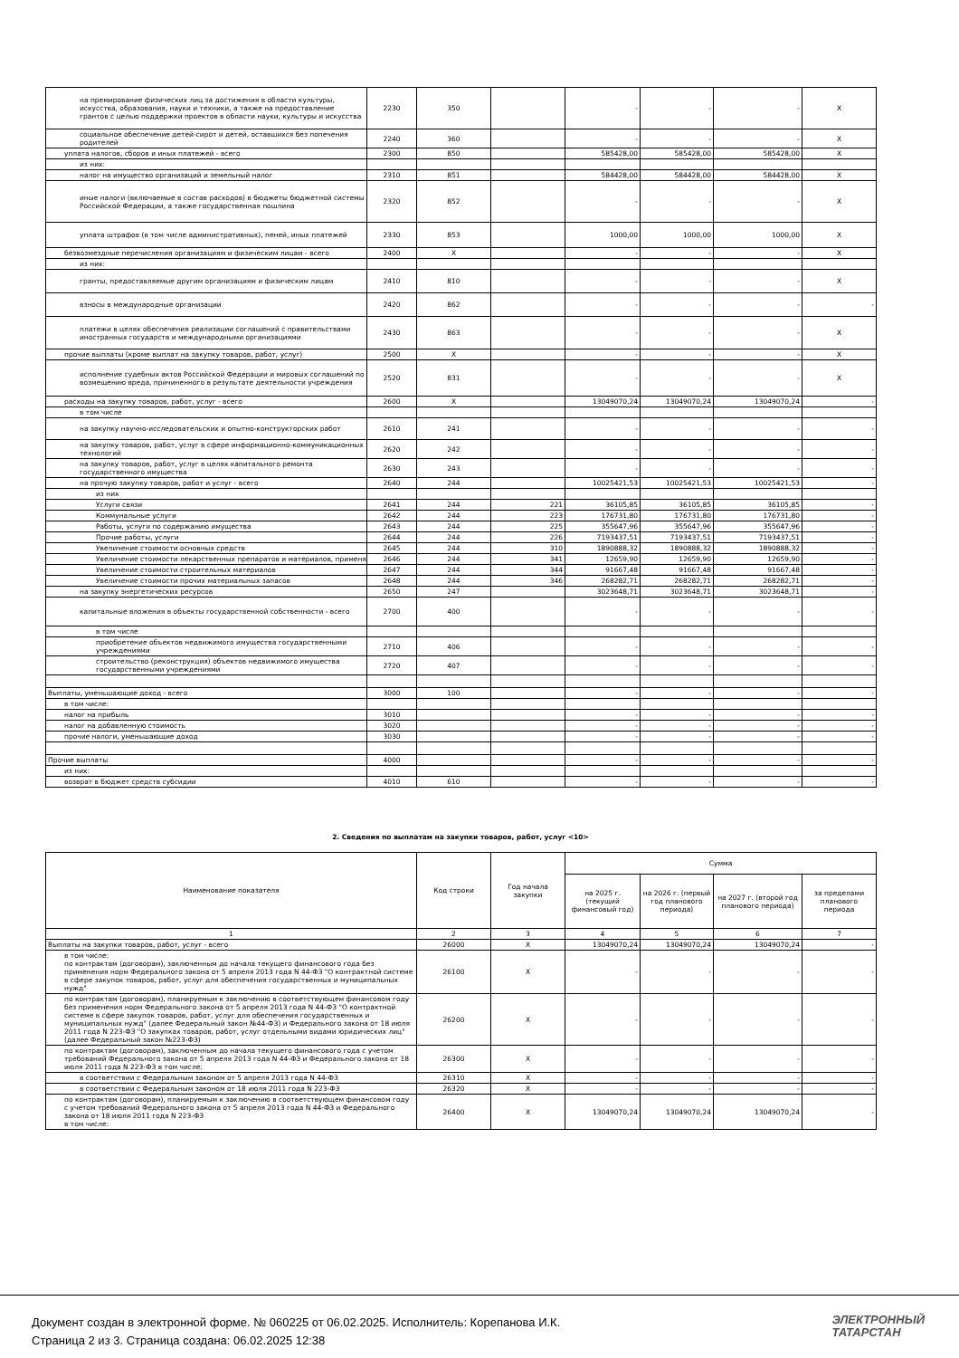| на премирование физических лиц за достижения в области культуры, искусства, образования, науки и техники, а также на предоставление грантов с целью поддержки проектов в области науки, культуры и искусства | 2230 | 350 | | - | - | - | X |
| социальное обеспечение детей-сирот и детей, оставшихся без попечения родителей | 2240 | 360 | | - | - | - | X |
| уплата налогов, сборов и иных платежей - всего | 2300 | 850 | | 585428,00 | 585428,00 | 585428,00 | X |
| из них: | | | | | | | |
| налог на имущество организаций и земельный налог | 2310 | 851 | | 584428,00 | 584428,00 | 584428,00 | X |
| иные налоги (включаемые в состав расходов) в бюджеты бюджетной системы Российской Федерации, а также государственная пошлина | 2320 | 852 | | - | - | - | X |
| уплата штрафов (в том числе административных), пеней, иных платежей | 2330 | 853 | | 1000,00 | 1000,00 | 1000,00 | X |
| безвозмездные перечисления организациям и физическим лицам - всего | 2400 | X | | - | - | - | X |
| из них: | | | | | | | |
| гранты, предоставляемые другим организациям и физическим лицам | 2410 | 810 | | - | - | - | X |
| взносы в международные организации | 2420 | 862 | | - | - | - | - |
| платежи в целях обеспечения реализации соглашений с правительствами иностранных государств и международными организациями | 2430 | 863 | | - | - | - | X |
| прочие выплаты (кроме выплат на закупку товаров, работ, услуг) | 2500 | X | | - | - | - | X |
| исполнение судебных актов Российской Федерации и мировых соглашений по возмещению вреда, причиненного в результате деятельности учреждения | 2520 | 831 | | - | - | - | X |
| расходы на закупку товаров, работ, услуг - всего | 2600 | X | | 13049070,24 | 13049070,24 | 13049070,24 | - |
| в том числе | | | | | | | |
| на закупку научно-исследовательских и опытно-конструкторских работ | 2610 | 241 | | - | - | - | - |
| на закупку товаров, работ, услуг в сфере информационно-коммуникационных технологий | 2620 | 242 | | - | - | - | - |
| на закупку товаров, работ, услуг в целях капитального ремонта государственного имущества | 2630 | 243 | | - | - | - | - |
| на прочую закупку товаров, работ и услуг - всего | 2640 | 244 | | 10025421,53 | 10025421,53 | 10025421,53 | - |
| из них | | | | | | | |
| Услуги связи | 2641 | 244 | 221 | 36105,85 | 36105,85 | 36105,85 | - |
| Коммунальные услуги | 2642 | 244 | 223 | 176731,80 | 176731,80 | 176731,80 | - |
| Работы, услуги по содержанию имущества | 2643 | 244 | 225 | 355647,96 | 355647,96 | 355647,96 | - |
| Прочие работы, услуги | 2644 | 244 | 226 | 7193437,51 | 7193437,51 | 7193437,51 | - |
| Увеличение стоимости основных средств | 2645 | 244 | 310 | 1890888,32 | 1890888,32 | 1890888,32 | - |
| Увеличение стоимости лекарственных препаратов и материалов, применяе | 2646 | 244 | 341 | 12659,90 | 12659,90 | 12659,90 | - |
| Увеличение стоимости строительных материалов | 2647 | 244 | 344 | 91667,48 | 91667,48 | 91667,48 | - |
| Увеличение стоимости прочих материальных запасов | 2648 | 244 | 346 | 268282,71 | 268282,71 | 268282,71 | - |
| на закупку энергетических ресурсов | 2650 | 247 | | 3023648,71 | 3023648,71 | 3023648,71 | - |
| капитальные вложения в объекты государственной собственности - всего | 2700 | 400 | | - | - | - | - |
| в том числе | | | | | | | |
| приобретение объектов недвижимого имущества государственными учреждениями | 2710 | 406 | | - | - | - | - |
| строительство (реконструкция) объектов недвижимого имущества государственными учреждениями | 2720 | 407 | | - | - | - | - |
| Выплаты, уменьшающие доход - всего | 3000 | 100 | | - | - | - | - |
| в том числе: | | | | | | | |
| налог на прибыль | 3010 | | | - | - | - | - |
| налог на добавленную стоимость | 3020 | | | - | - | - | - |
| прочие налоги, уменьшающие доход | 3030 | | | - | - | - | - |
| Прочие выплаты | 4000 | | | - | - | - | - |
| из них: | | | | | | | |
| возврат в бюджет средств субсидии | 4010 | 610 | | - | - | - | - |
2. Сведения по выплатам на закупки товаров, работ, услуг <10>
| Наименование показателя | Код строки | Год начала закупки | Сумма | | | |
| --- | --- | --- | --- | --- | --- | --- |
| | | | на 2025 г. (текущий финансовый год) | на 2026 г. (первый год планового периода) | на 2027 г. (второй год планового периода) | за пределами планового периода |
| 1 | 2 | 3 | 4 | 5 | 6 | 7 |
| Выплаты на закупки товаров, работ, услуг - всего | 26000 | X | 13049070,24 | 13049070,24 | 13049070,24 | - |
| в том числе: по контрактам (договорам), заключенным до начала текущего финансового года без применения норм Федерального закона от 5 апреля 2013 года N 44-ФЗ "О контрактной системе в сфере закупок товаров, работ, услуг для обеспечения государственных и муниципальных нужд" | 26100 | X | - | - | - | - |
| по контрактам (договорам), планируемым к заключению в соответствующем финансовом году без применения норм Федерального закона от 5 апреля 2013 года N 44-ФЗ "О контрактной системе в сфере закупок товаров, работ, услуг для обеспечения государственных и муниципальных нужд" (далее Федеральный закон №44-ФЗ) и Федерального закона от 18 июля 2011 года N 223-ФЗ "О закупках товаров, работ, услуг отдельными видами юридических лиц" (далее Федеральный закон №223-ФЗ) | 26200 | X | - | - | - | - |
| по контрактам (договорам), заключенным до начала текущего финансового года с учетом требований Федерального закона от 5 апреля 2013 года N 44-ФЗ и Федерального закона от 18 июля 2011 года N 223-ФЗ в том числе: | 26300 | X | - | - | - | - |
| в соответствии с Федеральным законом от 5 апреля 2013 года N 44-ФЗ | 26310 | X | - | - | - | - |
| в соответствии с Федеральным законом от 18 июля 2011 года N 223-ФЗ | 26320 | X | - | - | - | - |
| по контрактам (договорам), планируемым к заключению в соответствующем финансовом году с учетом требований Федерального закона от 5 апреля 2013 года N 44-ФЗ и Федерального закона от 18 июля 2011 года N 223-ФЗ в том числе: | 26400 | X | 13049070,24 | 13049070,24 | 13049070,24 | - |
Документ создан в электронной форме. № 060225 от 06.02.2025. Исполнитель: Корепанова И.К.
Страница 2 из 3. Страница создана: 06.02.2025 12:38
ЭЛЕКТРОННЫЙ
ТАТАРСТАН